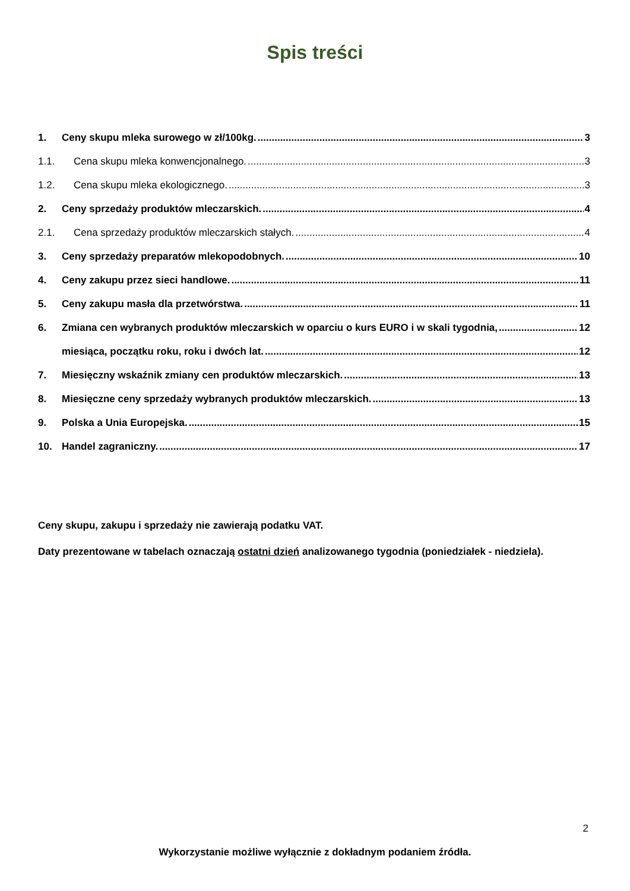Spis treści
1. Ceny skupu mleka surowego w zł/100kg. 3
1.1. Cena skupu mleka konwencjonalnego. 3
1.2. Cena skupu mleka ekologicznego. 3
2. Ceny sprzedaży produktów mleczarskich. 4
2.1. Cena sprzedaży produktów mleczarskich stałych. 4
3. Ceny sprzedaży preparatów mlekopodobnych. 10
4. Ceny zakupu przez sieci handlowe. 11
5. Ceny zakupu masła dla przetwórstwa. 11
6. Zmiana cen wybranych produktów mleczarskich w oparciu o kurs EURO i w skali tygodnia, 12
miesiąca, początku roku, roku i dwóch lat. 12
7. Miesięczny wskaźnik zmiany cen produktów mleczarskich. 13
8. Miesięczne ceny sprzedaży wybranych produktów mleczarskich. 13
9. Polska a Unia Europejska. 15
10. Handel zagraniczny. 17
Ceny skupu, zakupu i sprzedaży nie zawierają podatku VAT.
Daty prezentowane w tabelach oznaczają ostatni dzień analizowanego tygodnia (poniedziałek - niedziela).
2
Wykorzystanie możliwe wyłącznie z dokładnym podaniem źródła.